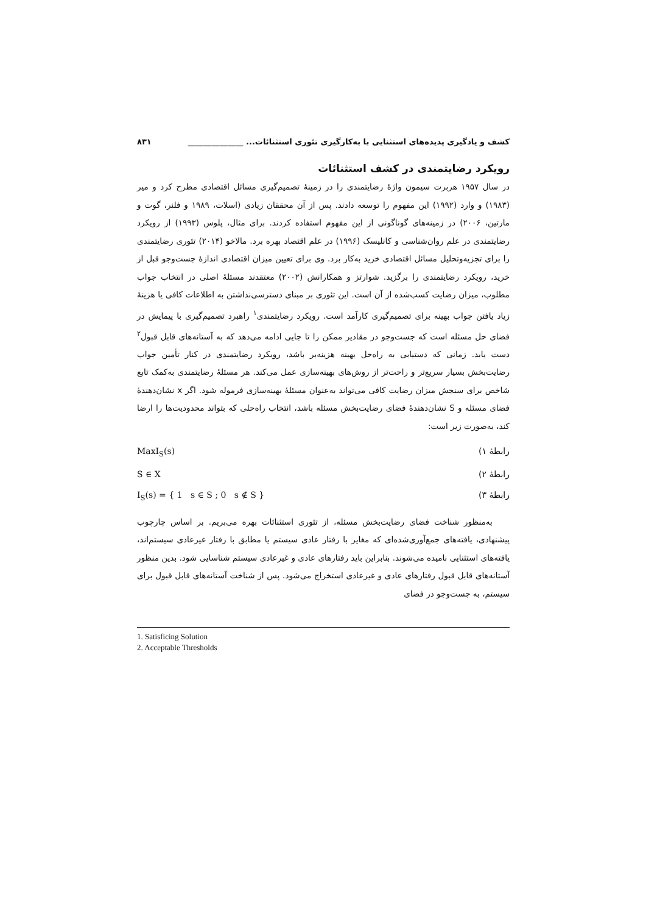کشف و یادگیری پدیده‌های استثنایی با به‌کارگیری تئوری استثنائات... ______________ ۸۳۱
رویکرد رضایتمندی در کشف استثنائات
در سال ۱۹۵۷ هربرت سیمون واژۀ رضایتمندی را در زمینۀ تصمیم‌گیری مسائل اقتصادی مطرح کرد و میر (۱۹۸۳) و وارد (۱۹۹۲) این مفهوم را توسعه دادند. پس از آن محققان زیادی (اسلات، ۱۹۸۹ و فلنر، گوت و مارتین، ۲۰۰۶) در زمینه‌های گوناگونی از این مفهوم استفاده کردند. برای مثال، پلوس (۱۹۹۳) از رویکرد رضایتمندی در علم روان‌شناسی و کانلیسک (۱۹۹۶) در علم اقتصاد بهره برد. مالاخو (۲۰۱۴) تئوری رضایتمندی را برای تجزیه‌وتحلیل مسائل اقتصادی خرید به‌کار برد. وی برای تعیین میزان اقتصادی اندازۀ جست‌وجو قبل از خرید، رویکرد رضایتمندی را برگزید. شوارتز و همکارانش (۲۰۰۲) معتقدند مسئلۀ اصلی در انتخاب جواب مطلوب، میزان رضایت کسب‌شده از آن است. این تئوری بر مبنای دسترسی‌نداشتن به اطلاعات کافی یا هزینۀ زیاد یافتن جواب بهینه برای تصمیم‌گیری کارآمد است. رویکرد رضایتمندی<sup>۱</sup> راهبرد تصمیم‌گیری با پیمایش در فضای حل مسئله است که جست‌وجو در مقادیر ممکن را تا جایی ادامه می‌دهد که به آستانه‌های قابل قبول<sup>۲</sup> دست یابد. زمانی که دستیابی به راه‌حل بهینه هزینه‌بر باشد، رویکرد رضایتمندی در کنار تأمین جواب رضایت‌بخش بسیار سریع‌تر و راحت‌تر از روش‌های بهینه‌سازی عمل می‌کند. هر مسئلۀ رضایتمندی به‌کمک تابع شاخص برای سنجش میزان رضایت کافی می‌تواند به‌عنوان مسئلۀ بهینه‌سازی فرموله شود. اگر x نشان‌دهندۀ فضای مسئله و S نشان‌دهندۀ فضای رضایت‌بخش مسئله باشد، انتخاب راه‌حلی که بتواند محدودیت‌ها را ارضا کند، به‌صورت زیر است:
رابطۀ ۱) MaxI<sub>S</sub>(s)
رابطۀ ۲) S ∈ X
رابطۀ ۳) I<sub>S</sub>(s) = { 1 s ∈ S ; 0 s ∉ S }
به‌منظور شناخت فضای رضایت‌بخش مسئله، از تئوری استثنائات بهره می‌بریم. بر اساس چارچوب پیشنهادی، یافته‌های جمع‌آوری‌شده‌ای که مغایر با رفتار عادی سیستم یا مطابق با رفتار غیرعادی سیستم‌اند، یافته‌های استثنایی نامیده می‌شوند. بنابراین باید رفتارهای عادی و غیرعادی سیستم شناسایی شود. بدین منظور آستانه‌های قابل قبول رفتارهای عادی و غیرعادی استخراج می‌شود. پس از شناخت آستانه‌های قابل قبول برای سیستم، به جست‌وجو در فضای
1. Satisficing Solution
2. Acceptable Thresholds